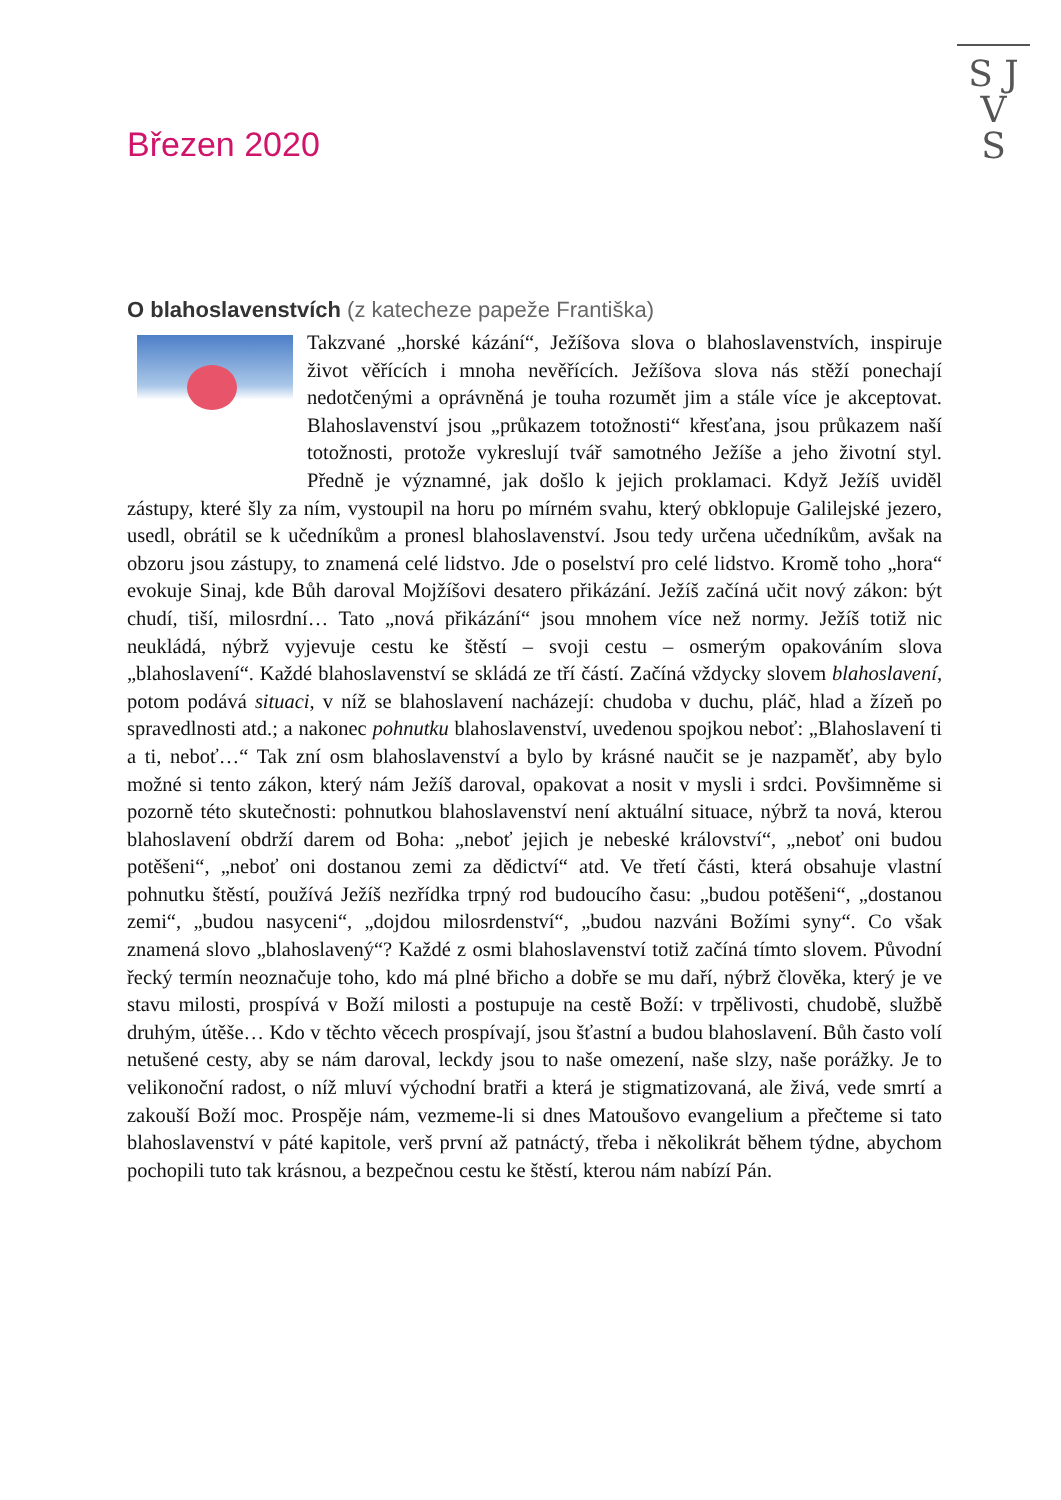S J
V
S
Březen 2020
O blahoslavenstvích (z katecheze papeže Františka)
Takzvané „horské kázání“, Ježíšova slova o blahoslavenstvích, inspiruje život věřících i mnoha nevěřících. Ježíšova slova nás stěží ponechají nedotčenými a oprávněná je touha rozumět jim a stále více je akceptovat. Blahoslavenství jsou „průkazem totožnosti“ křesťana, jsou průkazem naší totožnosti, protože vykreslují tvář samotného Ježíše a jeho životní styl. Předně je významné, jak došlo k jejich proklamaci. Když Ježíš uviděl zástupy, které šly za ním, vystoupil na horu po mírném svahu, který obklopuje Galilejské jezero, usedl, obrátil se k učedníkům a pronesl blahoslavenství. Jsou tedy určena učedníkům, avšak na obzoru jsou zástupy, to znamená celé lidstvo. Jde o poselství pro celé lidstvo. Kromě toho „hora“ evokuje Sinaj, kde Bůh daroval Mojžíšovi desatero přikázání. Ježíš začíná učit nový zákon: být chudí, tiší, milosrdní… Tato „nová přikázání“ jsou mnohem více než normy. Ježíš totiž nic neukládá, nýbrž vyjevuje cestu ke štěstí – svoji cestu – osmerým opakováním slova „blahoslavení“. Každé blahoslavenství se skládá ze tří částí. Začíná vždycky slovem blahoslavení, potom podává situaci, v níž se blahoslavení nacházejí: chudoba v duchu, pláč, hlad a žízeň po spravedlnosti atd.; a nakonec pohnutku blahoslavenství, uvedenou spojkou neboť: „Blahoslavení ti a ti, neboť…“ Tak zní osm blahoslavenství a bylo by krásné naučit se je nazpaměť, aby bylo možné si tento zákon, který nám Ježíš daroval, opakovat a nosit v mysli i srdci. Povšimněme si pozorně této skutečnosti: pohnutkou blahoslavenství není aktuální situace, nýbrž ta nová, kterou blahoslavení obdrží darem od Boha: „neboť jejich je nebeské království“, „neboť oni budou potěšeni“, „neboť oni dostanou zemi za dědictví“ atd. Ve třetí části, která obsahuje vlastní pohnutku štěstí, používá Ježíš nezřídka trpný rod budoucího času: „budou potěšeni“, „dostanou zemi“, „budou nasyceni“, „dojdou milosrdenství“, „budou nazváni Božími syny“. Co však znamená slovo „blahoslavený“? Každé z osmi blahoslavenství totiž začíná tímto slovem. Původní řecký termín neoznačuje toho, kdo má plné břicho a dobře se mu daří, nýbrž člověka, který je ve stavu milosti, prospívá v Boží milosti a postupuje na cestě Boží: v trpělivosti, chudobě, službě druhým, útěše… Kdo v těchto věcech prospívají, jsou šťastní a budou blahoslavení. Bůh často volí netušené cesty, aby se nám daroval, leckdy jsou to naše omezení, naše slzy, naše porážky. Je to velikonoční radost, o níž mluví východní bratři a která je stigmatizovaná, ale živá, vede smrtí a zakouší Boží moc. Prospěje nám, vezmeme-li si dnes Matoušovo evangelium a přečteme si tato blahoslavenství v páté kapitole, verš první až patnáctý, třeba i několikrát během týdne, abychom pochopili tuto tak krásnou, a bezpečnou cestu ke štěstí, kterou nám nabízí Pán.